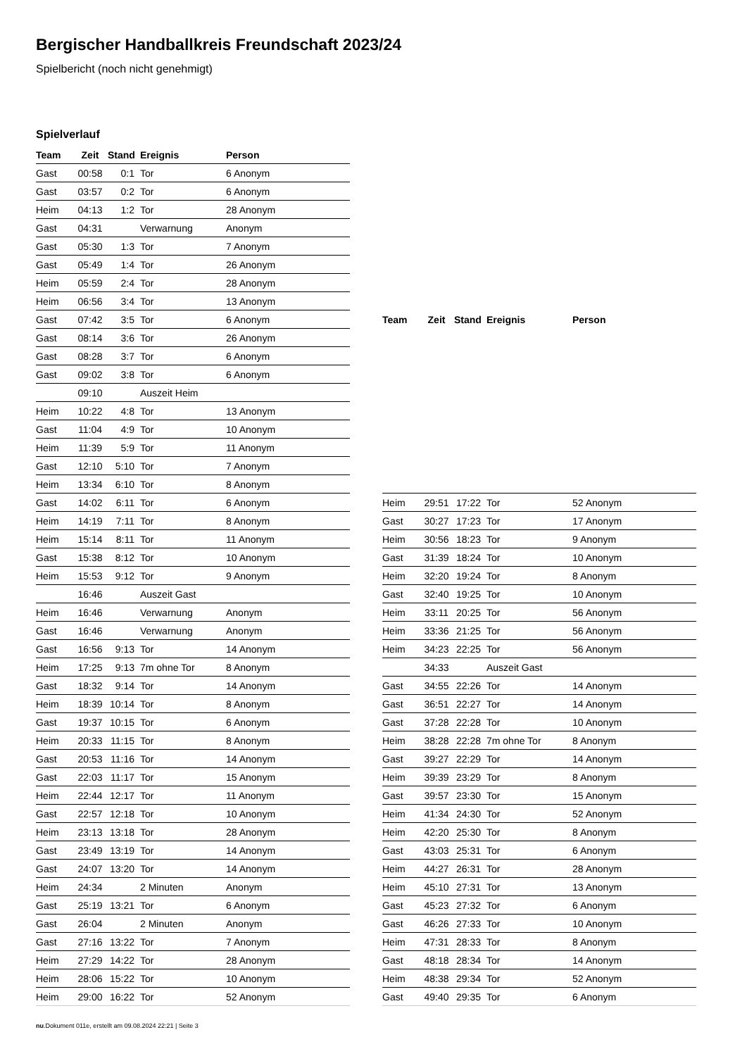Bergischer Handballkreis Freundschaft 2023/24
Spielbericht (noch nicht genehmigt)
Spielverlauf
| Team | Zeit | Stand | Ereignis | Person |
| --- | --- | --- | --- | --- |
| Gast | 00:58 | 0:1 | Tor | 6 Anonym |
| Gast | 03:57 | 0:2 | Tor | 6 Anonym |
| Heim | 04:13 | 1:2 | Tor | 28 Anonym |
| Gast | 04:31 | | Verwarnung | Anonym |
| Gast | 05:30 | 1:3 | Tor | 7 Anonym |
| Gast | 05:49 | 1:4 | Tor | 26 Anonym |
| Heim | 05:59 | 2:4 | Tor | 28 Anonym |
| Heim | 06:56 | 3:4 | Tor | 13 Anonym |
| Gast | 07:42 | 3:5 | Tor | 6 Anonym |
| Gast | 08:14 | 3:6 | Tor | 26 Anonym |
| Gast | 08:28 | 3:7 | Tor | 6 Anonym |
| Gast | 09:02 | 3:8 | Tor | 6 Anonym |
| | 09:10 | | Auszeit Heim | |
| Heim | 10:22 | 4:8 | Tor | 13 Anonym |
| Gast | 11:04 | 4:9 | Tor | 10 Anonym |
| Heim | 11:39 | 5:9 | Tor | 11 Anonym |
| Gast | 12:10 | 5:10 | Tor | 7 Anonym |
| Heim | 13:34 | 6:10 | Tor | 8 Anonym |
| Gast | 14:02 | 6:11 | Tor | 6 Anonym |
| Heim | 14:19 | 7:11 | Tor | 8 Anonym |
| Heim | 15:14 | 8:11 | Tor | 11 Anonym |
| Gast | 15:38 | 8:12 | Tor | 10 Anonym |
| Heim | 15:53 | 9:12 | Tor | 9 Anonym |
| | 16:46 | | Auszeit Gast | |
| Heim | 16:46 | | Verwarnung | Anonym |
| Gast | 16:46 | | Verwarnung | Anonym |
| Gast | 16:56 | 9:13 | Tor | 14 Anonym |
| Heim | 17:25 | 9:13 | 7m ohne Tor | 8 Anonym |
| Gast | 18:32 | 9:14 | Tor | 14 Anonym |
| Heim | 18:39 | 10:14 | Tor | 8 Anonym |
| Gast | 19:37 | 10:15 | Tor | 6 Anonym |
| Heim | 20:33 | 11:15 | Tor | 8 Anonym |
| Gast | 20:53 | 11:16 | Tor | 14 Anonym |
| Gast | 22:03 | 11:17 | Tor | 15 Anonym |
| Heim | 22:44 | 12:17 | Tor | 11 Anonym |
| Gast | 22:57 | 12:18 | Tor | 10 Anonym |
| Heim | 23:13 | 13:18 | Tor | 28 Anonym |
| Gast | 23:49 | 13:19 | Tor | 14 Anonym |
| Gast | 24:07 | 13:20 | Tor | 14 Anonym |
| Heim | 24:34 | | 2 Minuten | Anonym |
| Gast | 25:19 | 13:21 | Tor | 6 Anonym |
| Gast | 26:04 | | 2 Minuten | Anonym |
| Gast | 27:16 | 13:22 | Tor | 7 Anonym |
| Heim | 27:29 | 14:22 | Tor | 28 Anonym |
| Heim | 28:06 | 15:22 | Tor | 10 Anonym |
| Heim | 29:00 | 16:22 | Tor | 52 Anonym |
| Team | Zeit | Stand | Ereignis | Person |
| --- | --- | --- | --- | --- |
| Heim | 29:51 | 17:22 | Tor | 52 Anonym |
| Gast | 30:27 | 17:23 | Tor | 17 Anonym |
| Heim | 30:56 | 18:23 | Tor | 9 Anonym |
| Gast | 31:39 | 18:24 | Tor | 10 Anonym |
| Heim | 32:20 | 19:24 | Tor | 8 Anonym |
| Gast | 32:40 | 19:25 | Tor | 10 Anonym |
| Heim | 33:11 | 20:25 | Tor | 56 Anonym |
| Heim | 33:36 | 21:25 | Tor | 56 Anonym |
| Heim | 34:23 | 22:25 | Tor | 56 Anonym |
| | 34:33 | | Auszeit Gast | |
| Gast | 34:55 | 22:26 | Tor | 14 Anonym |
| Gast | 36:51 | 22:27 | Tor | 14 Anonym |
| Gast | 37:28 | 22:28 | Tor | 10 Anonym |
| Heim | 38:28 | 22:28 | 7m ohne Tor | 8 Anonym |
| Gast | 39:27 | 22:29 | Tor | 14 Anonym |
| Heim | 39:39 | 23:29 | Tor | 8 Anonym |
| Gast | 39:57 | 23:30 | Tor | 15 Anonym |
| Heim | 41:34 | 24:30 | Tor | 52 Anonym |
| Heim | 42:20 | 25:30 | Tor | 8 Anonym |
| Gast | 43:03 | 25:31 | Tor | 6 Anonym |
| Heim | 44:27 | 26:31 | Tor | 28 Anonym |
| Heim | 45:10 | 27:31 | Tor | 13 Anonym |
| Gast | 45:23 | 27:32 | Tor | 6 Anonym |
| Gast | 46:26 | 27:33 | Tor | 10 Anonym |
| Heim | 47:31 | 28:33 | Tor | 8 Anonym |
| Gast | 48:18 | 28:34 | Tor | 14 Anonym |
| Heim | 48:38 | 29:34 | Tor | 52 Anonym |
| Gast | 49:40 | 29:35 | Tor | 6 Anonym |
nu.Dokument 011e, erstellt am 09.08.2024 22:21 | Seite 3